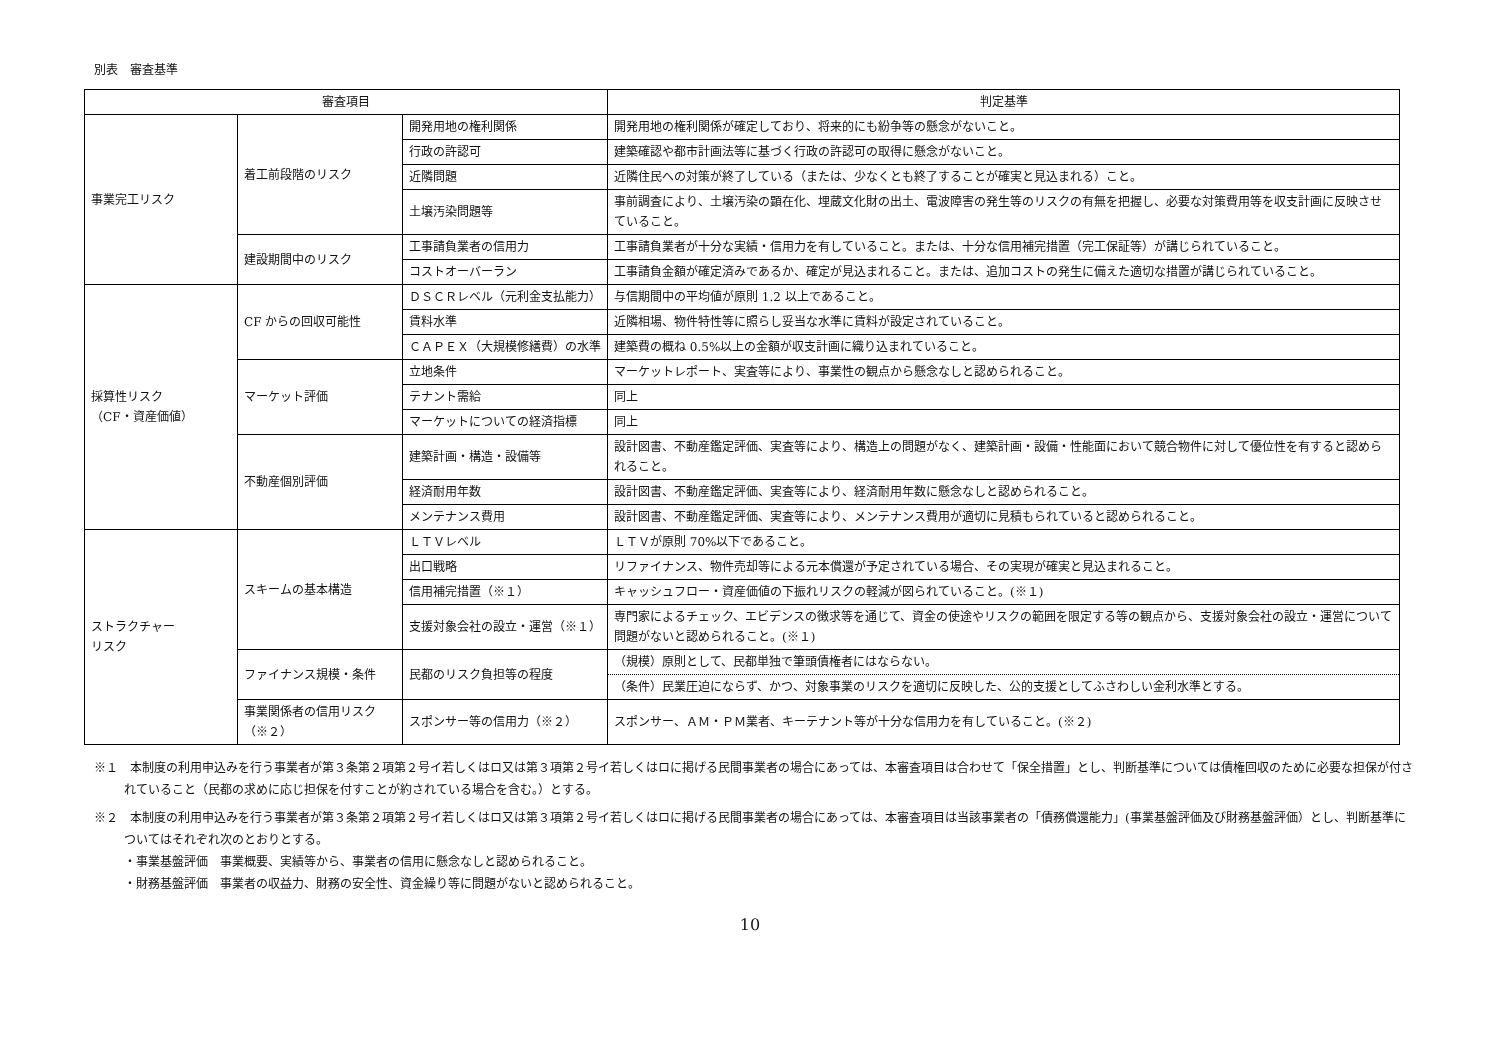別表　審査基準
| 審査項目 | | | 判定基準 |
| --- | --- | --- | --- |
| 事業完工リスク | 着工前段階のリスク | 開発用地の権利関係 | 開発用地の権利関係が確定しており、将来的にも紛争等の懸念がないこと。 |
| | | 行政の許認可 | 建築確認や都市計画法等に基づく行政の許認可の取得に懸念がないこと。 |
| | | 近隣問題 | 近隣住民への対策が終了している（または、少なくとも終了することが確実と見込まれる）こと。 |
| | | 土壌汚染問題等 | 事前調査により、土壌汚染の顕在化、埋蔵文化財の出土、電波障害の発生等のリスクの有無を把握し、必要な対策費用等を収支計画に反映させていること。 |
| | 建設期間中のリスク | 工事請負業者の信用力 | 工事請負業者が十分な実績・信用力を有していること。または、十分な信用補完措置（完工保証等）が講じられていること。 |
| | | コストオーバーラン | 工事請負金額が確定済みであるか、確定が見込まれること。または、追加コストの発生に備えた適切な措置が講じられていること。 |
| 採算性リスク （CF・資産価値） | CF からの回収可能性 | ＤＳＣＲレベル（元利金支払能力） | 与信期間中の平均値が原則 1.2 以上であること。 |
| | | 賃料水準 | 近隣相場、物件特性等に照らし妥当な水準に賃料が設定されていること。 |
| | | ＣＡＰＥＸ（大規模修繕費）の水準 | 建築費の概ね 0.5%以上の金額が収支計画に織り込まれていること。 |
| | マーケット評価 | 立地条件 | マーケットレポート、実査等により、事業性の観点から懸念なしと認められること。 |
| | | テナント需給 | 同上 |
| | | マーケットについての経済指標 | 同上 |
| | 不動産個別評価 | 建築計画・構造・設備等 | 設計図書、不動産鑑定評価、実査等により、構造上の問題がなく、建築計画・設備・性能面において競合物件に対して優位性を有すると認められること。 |
| | | 経済耐用年数 | 設計図書、不動産鑑定評価、実査等により、経済耐用年数に懸念なしと認められること。 |
| | | メンテナンス費用 | 設計図書、不動産鑑定評価、実査等により、メンテナンス費用が適切に見積もられていると認められること。 |
| ストラクチャー リスク | スキームの基本構造 | ＬＴＶレベル | ＬＴＶが原則 70%以下であること。 |
| | | 出口戦略 | リファイナンス、物件売却等による元本償還が予定されている場合、その実現が確実と見込まれること。 |
| | | 信用補完措置（※１） | キャッシュフロー・資産価値の下振れリスクの軽減が図られていること。(※１) |
| | | 支援対象会社の設立・運営（※１） | 専門家によるチェック、エビデンスの徴求等を通じて、資金の使途やリスクの範囲を限定する等の観点から、支援対象会社の設立・運営について問題がないと認められること。(※１) |
| | ファイナンス規模・条件 | 民都のリスク負担等の程度 | （規模）原則として、民都単独で筆頭債権者にはならない。 |
| | | | （条件）民業圧迫にならず、かつ、対象事業のリスクを適切に反映した、公的支援としてふさわしい金利水準とする。 |
| | 事業関係者の信用リスク（※２） | スポンサー等の信用力（※２） | スポンサー、ＡＭ・ＰＭ業者、キーテナント等が十分な信用力を有していること。(※２) |
※１　本制度の利用申込みを行う事業者が第３条第２項第２号イ若しくはロ又は第３項第２号イ若しくはロに掲げる民間事業者の場合にあっては、本審査項目は合わせて「保全措置」とし、判断基準については債権回収のために必要な担保が付されていること（民都の求めに応じ担保を付すことが約されている場合を含む。）とする。
※２　本制度の利用申込みを行う事業者が第３条第２項第２号イ若しくはロ又は第３項第２号イ若しくはロに掲げる民間事業者の場合にあっては、本審査項目は当該事業者の「債務償還能力」(事業基盤評価及び財務基盤評価）とし、判断基準についてはそれぞれ次のとおりとする。
・事業基盤評価　事業概要、実績等から、事業者の信用に懸念なしと認められること。
・財務基盤評価　事業者の収益力、財務の安全性、資金繰り等に問題がないと認められること。
10